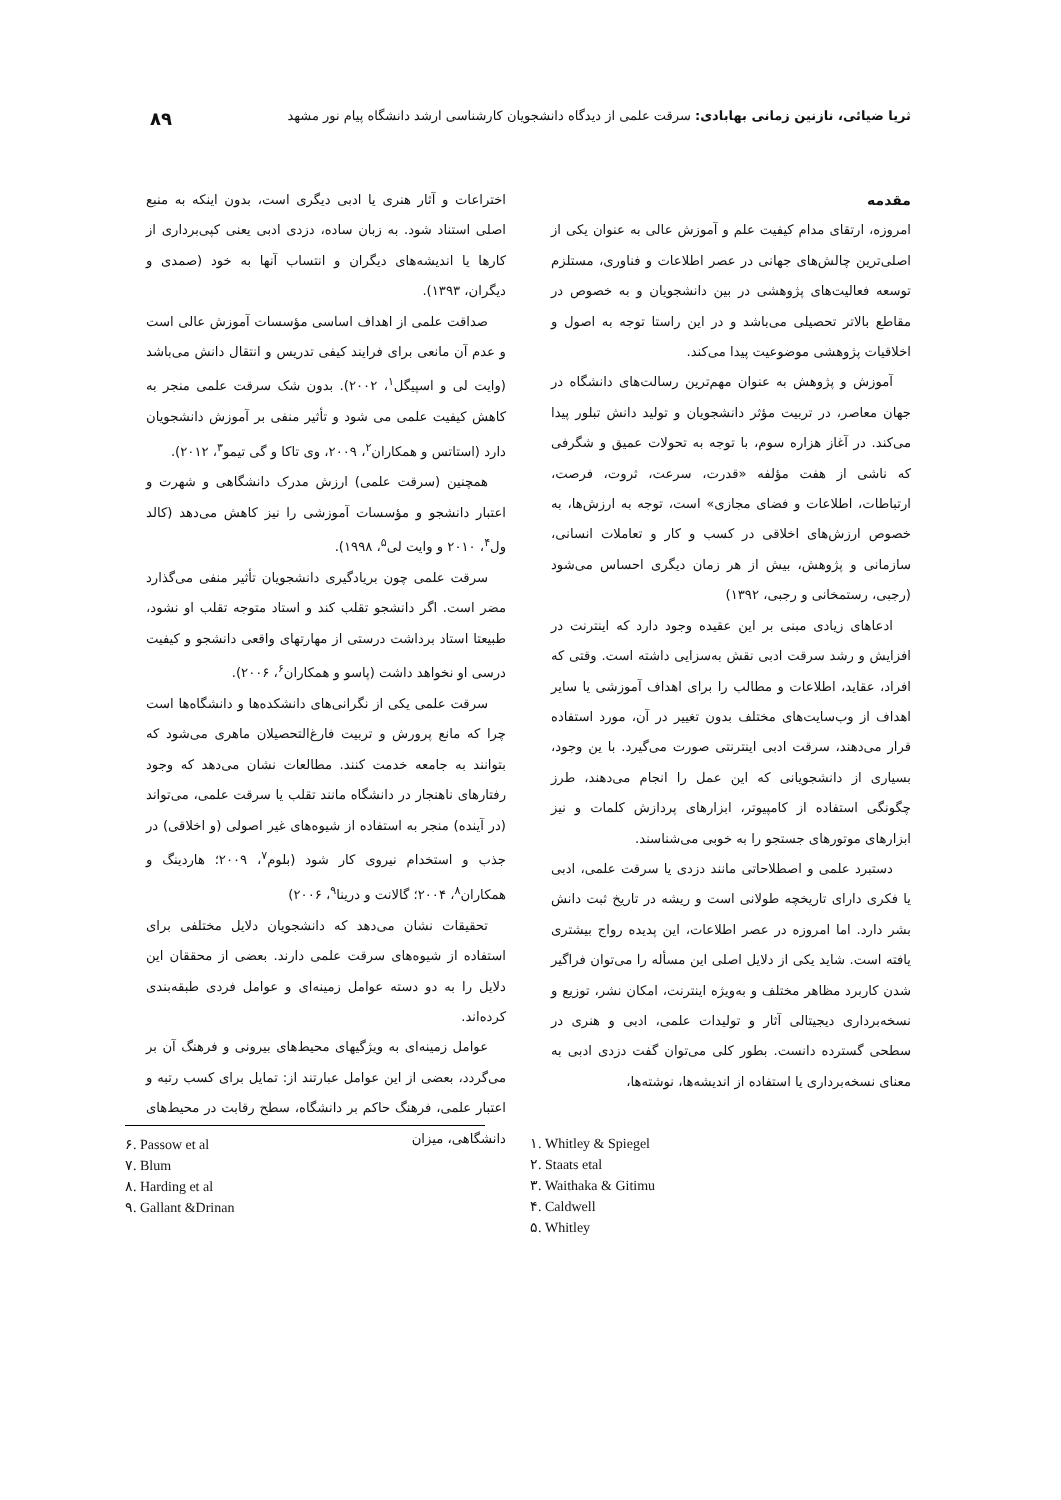ثریا ضیائی، نازنین زمانی بهابادی: سرقت علمی از دیدگاه دانشجویان کارشناسی ارشد دانشگاه پیام نور مشهد ۸۹
مقدمه
امروزه، ارتقای مدام کیفیت علم و آموزش عالی به عنوان یکی از اصلی‌ترین چالش‌های جهانی در عصر اطلاعات و فناوری، مستلزم توسعه فعالیت‌های پژوهشی در بین دانشجویان و به خصوص در مقاطع بالاتر تحصیلی می‌باشد و در این راستا توجه به اصول و اخلاقیات پژوهشی موضوعیت پیدا می‌کند.
آموزش و پژوهش به عنوان مهم‌ترین رسالت‌های دانشگاه در جهان معاصر، در تربیت مؤثر دانشجویان و تولید دانش تبلور پیدا می‌کند. در آغاز هزاره سوم، با توجه به تحولات عمیق و شگرفی که ناشی از هفت مؤلفه «قدرت، سرعت، ثروت، فرصت، ارتباطات، اطلاعات و فضای مجازی» است، توجه به ارزش‌ها، به خصوص ارزش‌های اخلاقی در کسب و کار و تعاملات انسانی، سازمانی و پژوهش، بیش از هر زمان دیگری احساس می‌شود (رجبی، رستمخانی و رجبی، ۱۳۹۲)
ادعاهای زیادی مبنی بر این عقیده وجود دارد که اینترنت در افزایش و رشد سرقت ادبی نقش به‌سزایی داشته است. وقتی که افراد، عقاید، اطلاعات و مطالب را برای اهداف آموزشی یا سایر اهداف از وب‌سایت‌های مختلف بدون تغییر در آن، مورد استفاده قرار می‌دهند، سرقت ادبی اینترنتی صورت می‌گیرد. با ین وجود، بسیاری از دانشجویانی که این عمل را انجام می‌دهند، طرز چگونگی استفاده از کامپیوتر، ابزارهای پردازش کلمات و نیز ابزارهای موتورهای جستجو را به خوبی می‌شناسند.
دستبرد علمی و اصطلاحاتی مانند دزدی یا سرقت علمی، ادبی یا فکری دارای تاریخچه طولانی است و ریشه در تاریخ ثبت دانش بشر دارد. اما امروزه در عصر اطلاعات، این پدیده رواج بیشتری یافته است. شاید یکی از دلایل اصلی این مسأله را می‌توان فراگیر شدن کاربرد مظاهر مختلف و به‌ویژه اینترنت، امکان نشر، توزیع و نسخه‌برداری دیجیتالی آثار و تولیدات علمی، ادبی و هنری در سطحی گسترده دانست. بطور کلی می‌توان گفت دزدی ادبی به معنای نسخه‌برداری یا استفاده از اندیشه‌ها، نوشته‌ها،
اختراعات و آثار هنری یا ادبی دیگری است، بدون اینکه به منبع اصلی استناد شود. به زبان ساده، دزدی ادبی یعنی کپی‌برداری از کارها یا اندیشه‌های دیگران و انتساب آنها به خود (صمدی و دیگران، ۱۳۹۳).
صداقت علمی از اهداف اساسی مؤسسات آموزش عالی است و عدم آن مانعی برای فرایند کیفی تدریس و انتقال دانش می‌باشد (وایت لی و اسپیگل<sup>۱</sup>، ۲۰۰۲). بدون شک سرقت علمی منجر به کاهش کیفیت علمی می شود و تأثیر منفی بر آموزش دانشجویان دارد (استاتس و همکاران<sup>۲</sup>، ۲۰۰۹، وی تاکا و گی تیمو<sup>۳</sup>، ۲۰۱۲).
همچنین (سرقت علمی) ارزش مدرک دانشگاهی و شهرت و اعتبار دانشجو و مؤسسات آموزشی را نیز کاهش می‌دهد (کالد ول<sup>۴</sup>، ۲۰۱۰ و وایت لی<sup>۵</sup>، ۱۹۹۸).
سرقت علمی چون بریادگیری دانشجویان تأثیر منفی می‌گذارد مضر است. اگر دانشجو تقلب کند و استاد متوجه تقلب او نشود، طبیعتا استاد برداشت درستی از مهارتهای واقعی دانشجو و کیفیت درسی او نخواهد داشت (پاسو و همکاران<sup>۶</sup>، ۲۰۰۶).
سرقت علمی یکی از نگرانی‌های دانشکده‌ها و دانشگاه‌ها است چرا که مانع پرورش و تربیت فارغ‌التحصیلان ماهری می‌شود که بتوانند به جامعه خدمت کنند. مطالعات نشان می‌دهد که وجود رفتارهای ناهنجار در دانشگاه مانند تقلب یا سرقت علمی، می‌تواند (در آینده) منجر به استفاده از شیوه‌های غیر اصولی (و اخلاقی) در جذب و استخدام نیروی کار شود (بلوم<sup>۷</sup>، ۲۰۰۹؛ هاردینگ و همکاران<sup>۸</sup>، ۲۰۰۴؛ گالانت و درینا<sup>۹</sup>، ۲۰۰۶)
تحقیقات نشان می‌دهد که دانشجویان دلایل مختلفی برای استفاده از شیوه‌های سرقت علمی دارند. بعضی از محققان این دلایل را به دو دسته عوامل زمینه‌ای و عوامل فردی طبقه‌بندی کرده‌اند.
عوامل زمینه‌ای به ویژگیهای محیط‌های بیرونی و فرهنگ آن بر می‌گردد، بعضی از این عوامل عبارتند از: تمایل برای کسب رتبه و اعتبار علمی، فرهنگ حاکم بر دانشگاه، سطح رقابت در محیط‌های دانشگاهی، میزان
۶. Passow et al
۷. Blum
۸. Harding et al
۹. Gallant &Drinan
۱. Whitley & Spiegel
۲. Staats etal
۳. Waithaka & Gitimu
۴. Caldwell
۵. Whitley